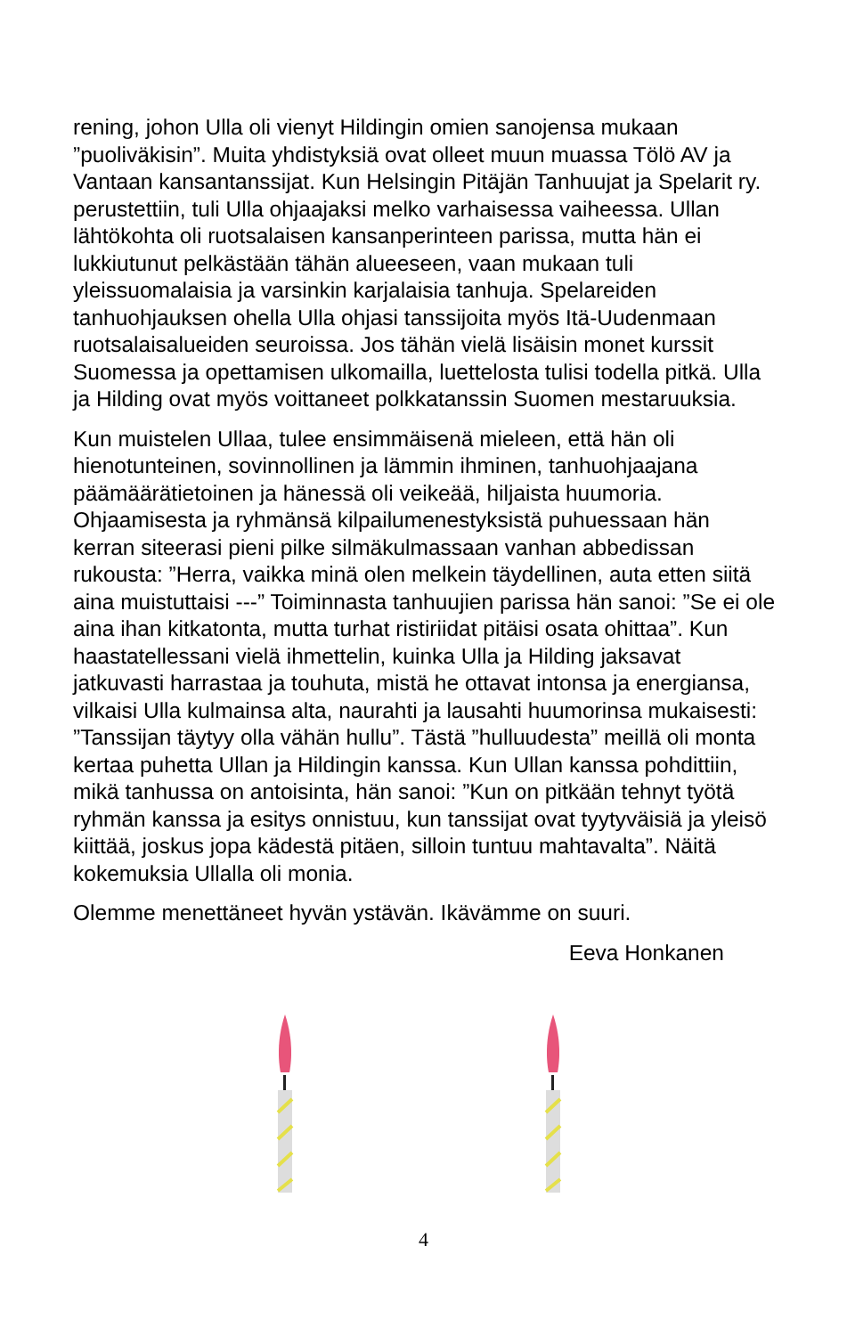rening, johon Ulla oli vienyt Hildingin omien sanojensa mukaan ”puoliväkisin”. Muita yhdistyksiä ovat olleet muun muassa Tölö AV ja Vantaan kansantanssijat. Kun Helsingin Pitäjän Tanhuujat ja Spelarit ry. perustettiin, tuli Ulla ohjaajaksi melko varhaisessa vaiheessa. Ullan lähtökohta oli ruotsalaisen kansanperinteen parissa, mutta hän ei lukkiutunut pelkästään tähän alueeseen, vaan mukaan tuli yleissuomalaisia ja varsinkin karjalaisia tanhuja. Spelareiden tanhuohjauksen ohella Ulla ohjasi tanssijoita myös Itä-Uudenmaan ruotsalaisalueiden seuroissa. Jos tähän vielä lisäisin monet kurssit Suomessa ja opettamisen ulkomailla, luettelosta tulisi todella pitkä. Ulla ja Hilding ovat myös voittaneet polkkatanssin Suomen mestaruuksia.
Kun muistelen Ullaa, tulee ensimmäisenä mieleen, että hän oli hienotunteinen, sovinnollinen ja lämmin ihminen, tanhuohjaajana päämäärätietoinen ja hänessä oli veikeää, hiljaista huumoria. Ohjaamisesta ja ryhmänsä kilpailumenestyksistä puhuessaan hän kerran siteerasi pieni pilke silmäkulmassaan vanhan abbedissan rukousta: ”Herra, vaikka minä olen melkein täydellinen, auta etten siitä aina muistuttaisi ---” Toiminnasta tanhuujien parissa hän sanoi: ”Se ei ole aina ihan kitkatonta, mutta turhat ristiriidat pitäisi osata ohittaa”. Kun haastatellessani vielä ihmettelin, kuinka Ulla ja Hilding jaksavat jatkuvasti harrastaa ja touhuta, mistä he ottavat intonsa ja energiansa, vilkaisi Ulla kulmainsa alta, naurahti ja lausahti huumorinsa mukaisesti: ”Tanssijan täytyy olla vähän hullu”. Tästä ”hulluudesta” meillä oli monta kertaa puhetta Ullan ja Hildingin kanssa. Kun Ullan kanssa pohdittiin, mikä tanhussa on antoisinta, hän sanoi: ”Kun on pitkään tehnyt työtä ryhmän kanssa ja esitys onnistuu, kun tanssijat ovat tyytyväisiä ja yleisö kiittää, joskus jopa kädestä pitäen, silloin tuntuu mahtavalta”. Näitä kokemuksia Ullalla oli monia.
Olemme menettäneet hyvän ystävän. Ikävämme on suuri.
Eeva Honkanen
4